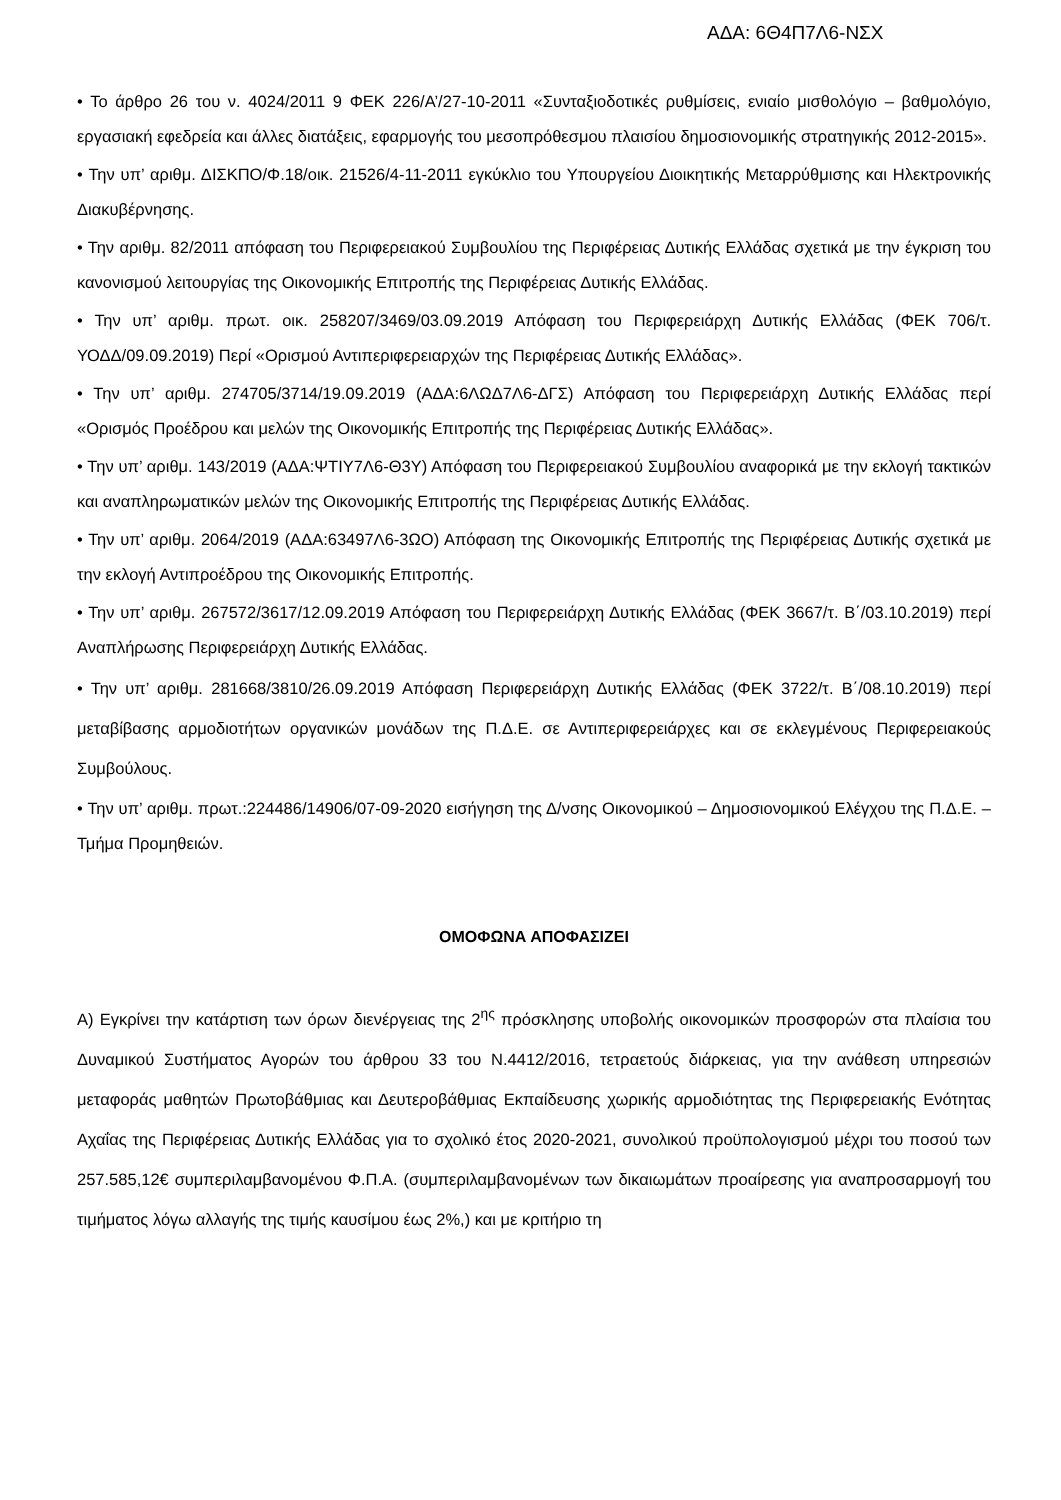ΑΔΑ: 6Θ4Π7Λ6-ΝΣΧ
• Το άρθρο 26 του ν. 4024/2011 9 ΦΕΚ 226/Α’/27-10-2011 «Συνταξιοδοτικές ρυθμίσεις, ενιαίο μισθολόγιο – βαθμολόγιο, εργασιακή εφεδρεία και άλλες διατάξεις, εφαρμογής του μεσοπρόθεσμου πλαισίου δημοσιονομικής στρατηγικής 2012-2015».
• Την υπ’ αριθμ. ΔΙΣΚΠΟ/Φ.18/οικ. 21526/4-11-2011 εγκύκλιο του Υπουργείου Διοικητικής Μεταρρύθμισης και Ηλεκτρονικής Διακυβέρνησης.
• Την αριθμ. 82/2011 απόφαση του Περιφερειακού Συμβουλίου της Περιφέρειας Δυτικής Ελλάδας σχετικά με την έγκριση του κανονισμού λειτουργίας της Οικονομικής Επιτροπής της Περιφέρειας Δυτικής Ελλάδας.
• Την υπ’ αριθμ. πρωτ. οικ. 258207/3469/03.09.2019 Απόφαση του Περιφερειάρχη Δυτικής Ελλάδας (ΦΕΚ 706/τ. ΥΟΔΔ/09.09.2019) Περί «Ορισμού Αντιπεριφερειαρχών της Περιφέρειας Δυτικής Ελλάδας».
• Την υπ’ αριθμ. 274705/3714/19.09.2019 (ΑΔΑ:6ΛΩΔ7Λ6-ΔΓΣ) Απόφαση του Περιφερειάρχη Δυτικής Ελλάδας περί «Ορισμός Προέδρου και μελών της Οικονομικής Επιτροπής της Περιφέρειας Δυτικής Ελλάδας».
• Την υπ’ αριθμ. 143/2019 (ΑΔΑ:ΨΤΙΥ7Λ6-Θ3Υ) Απόφαση του Περιφερειακού Συμβουλίου αναφορικά με την εκλογή τακτικών και αναπληρωματικών μελών της Οικονομικής Επιτροπής της Περιφέρειας Δυτικής Ελλάδας.
• Την υπ’ αριθμ. 2064/2019 (ΑΔΑ:63497Λ6-3ΩΟ) Απόφαση της Οικονομικής Επιτροπής της Περιφέρειας Δυτικής σχετικά με την εκλογή Αντιπροέδρου της Οικονομικής Επιτροπής.
• Την υπ’ αριθμ. 267572/3617/12.09.2019 Απόφαση του Περιφερειάρχη Δυτικής Ελλάδας (ΦΕΚ 3667/τ. Β΄/03.10.2019) περί Αναπλήρωσης Περιφερειάρχη Δυτικής Ελλάδας.
• Την υπ’ αριθμ. 281668/3810/26.09.2019 Απόφαση Περιφερειάρχη Δυτικής Ελλάδας (ΦΕΚ 3722/τ. Β΄/08.10.2019) περί μεταβίβασης αρμοδιοτήτων οργανικών μονάδων της Π.Δ.Ε. σε Αντιπεριφερειάρχες και σε εκλεγμένους Περιφερειακούς Συμβούλους.
• Την υπ’ αριθμ. πρωτ.:224486/14906/07-09-2020 εισήγηση της Δ/νσης Οικονομικού – Δημοσιονομικού Ελέγχου της Π.Δ.Ε. – Τμήμα Προμηθειών.
ΟΜΟΦΩΝΑ ΑΠΟΦΑΣΙΖΕΙ
Α) Εγκρίνει την κατάρτιση των όρων διενέργειας της 2<sup>ης</sup> πρόσκλησης υποβολής οικονομικών προσφορών στα πλαίσια του Δυναμικού Συστήματος Αγορών του άρθρου 33 του Ν.4412/2016, τετραετούς διάρκειας, για την ανάθεση υπηρεσιών μεταφοράς μαθητών Πρωτοβάθμιας και Δευτεροβάθμιας Εκπαίδευσης χωρικής αρμοδιότητας της Περιφερειακής Ενότητας Αχαΐας της Περιφέρειας Δυτικής Ελλάδας για το σχολικό έτος 2020-2021, συνολικού προϋπολογισμού μέχρι του ποσού των 257.585,12€ συμπεριλαμβανομένου Φ.Π.Α. (συμπεριλαμβανομένων των δικαιωμάτων προαίρεσης για αναπροσαρμογή του τιμήματος λόγω αλλαγής της τιμής καυσίμου έως 2%,) και με κριτήριο τη